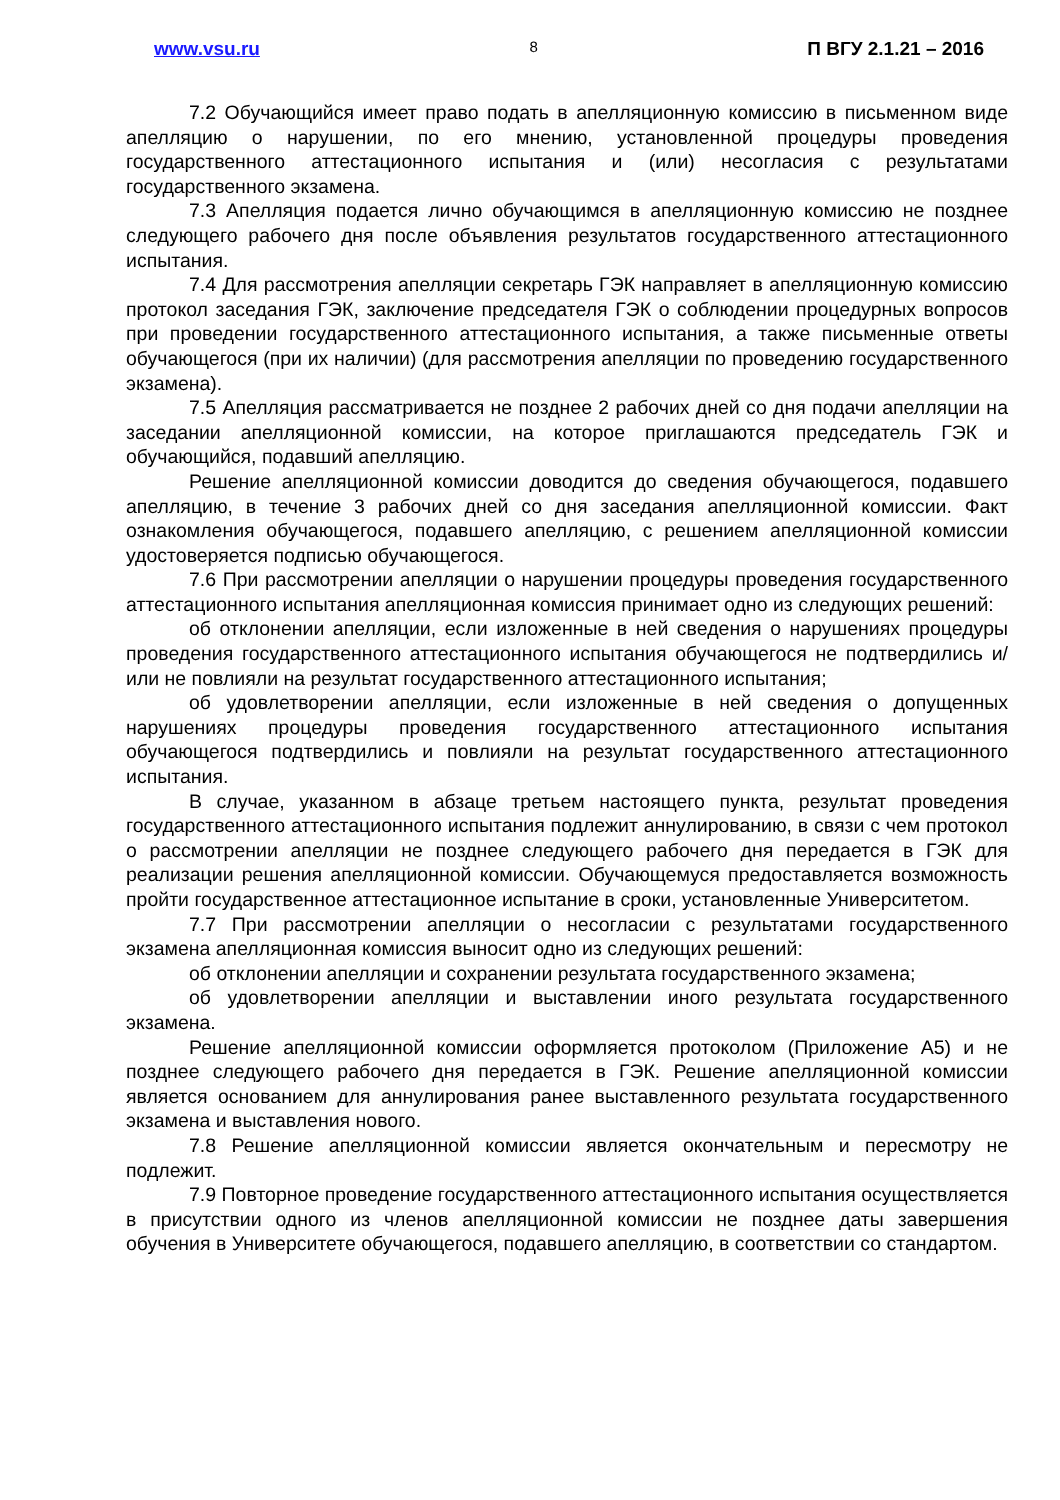www.vsu.ru 8 П ВГУ 2.1.21 – 2016
7.2 Обучающийся имеет право подать в апелляционную комиссию в письменном виде апелляцию о нарушении, по его мнению, установленной процедуры проведения государственного аттестационного испытания и (или) несогласия с результатами государственного экзамена.
7.3 Апелляция подается лично обучающимся в апелляционную комиссию не позднее следующего рабочего дня после объявления результатов государственного аттестационного испытания.
7.4 Для рассмотрения апелляции секретарь ГЭК направляет в апелляционную комиссию протокол заседания ГЭК, заключение председателя ГЭК о соблюдении процедурных вопросов при проведении государственного аттестационного испытания, а также письменные ответы обучающегося (при их наличии) (для рассмотрения апелляции по проведению государственного экзамена).
7.5 Апелляция рассматривается не позднее 2 рабочих дней со дня подачи апелляции на заседании апелляционной комиссии, на которое приглашаются председатель ГЭК и обучающийся, подавший апелляцию.
Решение апелляционной комиссии доводится до сведения обучающегося, подавшего апелляцию, в течение 3 рабочих дней со дня заседания апелляционной комиссии. Факт ознакомления обучающегося, подавшего апелляцию, с решением апелляционной комиссии удостоверяется подписью обучающегося.
7.6 При рассмотрении апелляции о нарушении процедуры проведения государственного аттестационного испытания апелляционная комиссия принимает одно из следующих решений:
об отклонении апелляции, если изложенные в ней сведения о нарушениях процедуры проведения государственного аттестационного испытания обучающегося не подтвердились и/или не повлияли на результат государственного аттестационного испытания;
об удовлетворении апелляции, если изложенные в ней сведения о допущенных нарушениях процедуры проведения государственного аттестационного испытания обучающегося подтвердились и повлияли на результат государственного аттестационного испытания.
В случае, указанном в абзаце третьем настоящего пункта, результат проведения государственного аттестационного испытания подлежит аннулированию, в связи с чем протокол о рассмотрении апелляции не позднее следующего рабочего дня передается в ГЭК для реализации решения апелляционной комиссии. Обучающемуся предоставляется возможность пройти государственное аттестационное испытание в сроки, установленные Университетом.
7.7 При рассмотрении апелляции о несогласии с результатами государственного экзамена апелляционная комиссия выносит одно из следующих решений:
об отклонении апелляции и сохранении результата государственного экзамена;
об удовлетворении апелляции и выставлении иного результата государственного экзамена.
Решение апелляционной комиссии оформляется протоколом (Приложение А5) и не позднее следующего рабочего дня передается в ГЭК. Решение апелляционной комиссии является основанием для аннулирования ранее выставленного результата государственного экзамена и выставления нового.
7.8 Решение апелляционной комиссии является окончательным и пересмотру не подлежит.
7.9 Повторное проведение государственного аттестационного испытания осуществляется в присутствии одного из членов апелляционной комиссии не позднее даты завершения обучения в Университете обучающегося, подавшего апелляцию, в соответствии со стандартом.